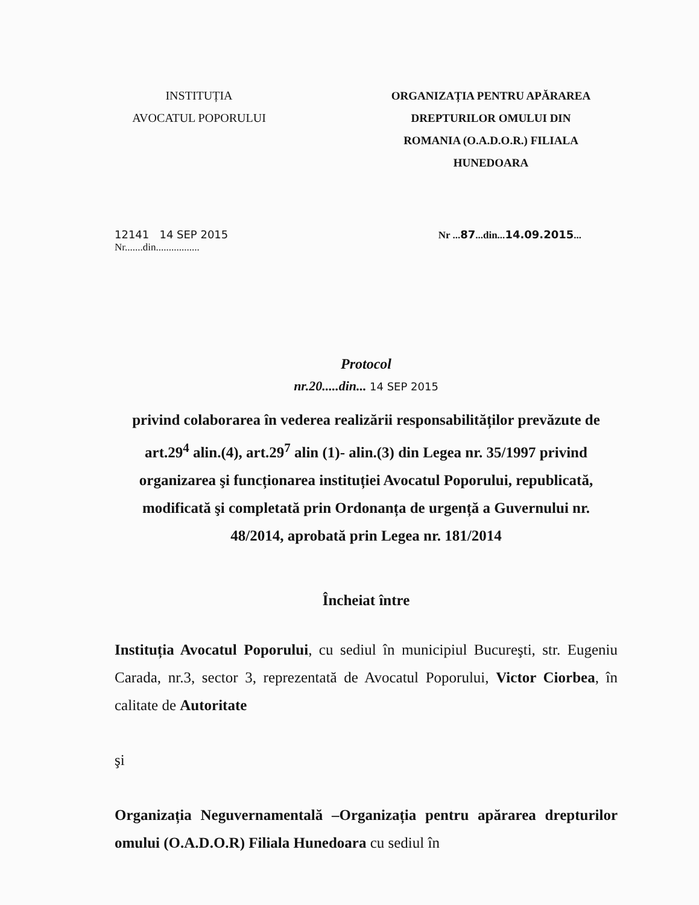INSTITUȚIA
AVOCATUL POPORULUI
ORGANIZAȚIA PENTRU APĂRAREA
DREPTURILOR OMULUI DIN
ROMANIA (O.A.D.O.R.) FILIALA
HUNEDOARA
12141 14 SEP 2015
Nr.......din.................
Nr ...87...din...14.09.2015...
Protocol
nr.20.....din... 14 SEP 2015
privind colaborarea în vederea realizării responsabilităților prevăzute de art.29<sup>4</sup> alin.(4), art.29<sup>7</sup> alin (1)- alin.(3) din Legea nr. 35/1997 privind organizarea şi funcționarea instituției Avocatul Poporului, republicată, modificată şi completată prin Ordonanța de urgență a Guvernului nr. 48/2014, aprobată prin Legea nr. 181/2014
Încheiat între
Instituția Avocatul Poporului, cu sediul în municipiul Bucureşti, str. Eugeniu Carada, nr.3, sector 3, reprezentată de Avocatul Poporului, Victor Ciorbea, în calitate de Autoritate
şi
Organizația Neguvernamentală –Organizația pentru apărarea drepturilor omului (O.A.D.O.R) Filiala Hunedoara cu sediul în